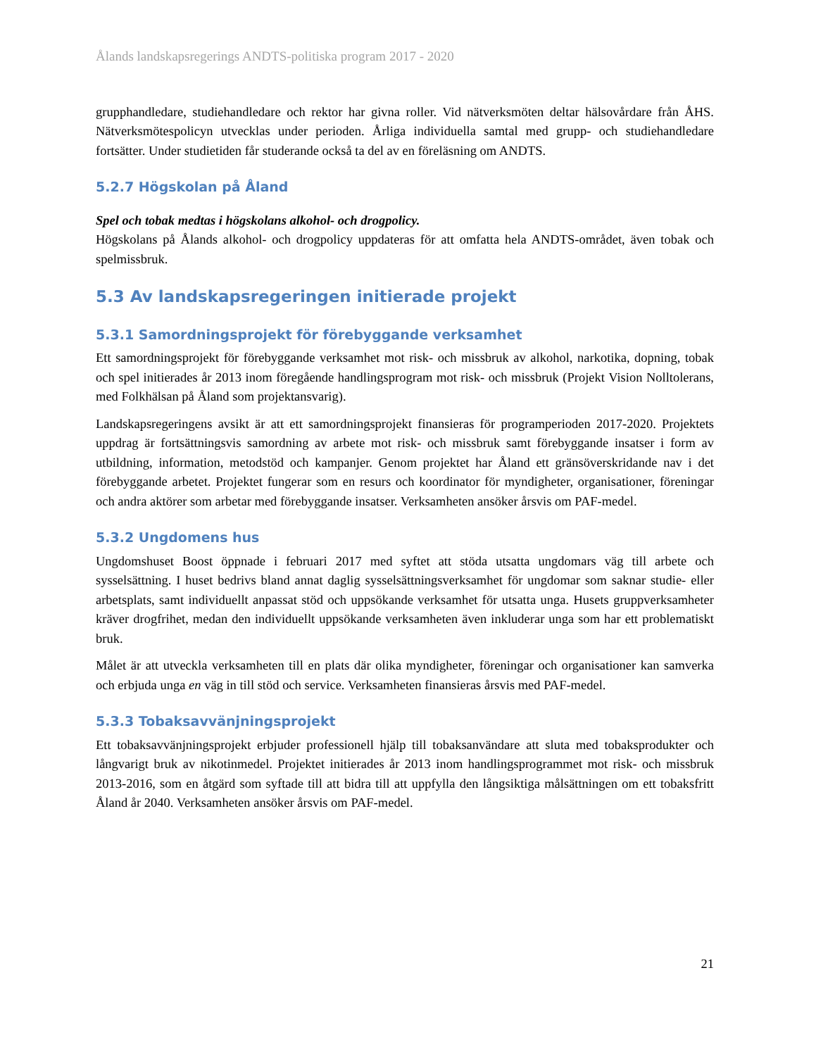Ålands landskapsregerings ANDTS-politiska program 2017 - 2020
grupphandledare, studiehandledare och rektor har givna roller. Vid nätverksmöten deltar hälsovårdare från ÅHS. Nätverksmötespolicyn utvecklas under perioden. Årliga individuella samtal med grupp- och studiehandledare fortsätter. Under studietiden får studerande också ta del av en föreläsning om ANDTS.
5.2.7 Högskolan på Åland
Spel och tobak medtas i högskolans alkohol- och drogpolicy.
Högskolans på Ålands alkohol- och drogpolicy uppdateras för att omfatta hela ANDTS-området, även tobak och spelmissbruk.
5.3 Av landskapsregeringen initierade projekt
5.3.1 Samordningsprojekt för förebyggande verksamhet
Ett samordningsprojekt för förebyggande verksamhet mot risk- och missbruk av alkohol, narkotika, dopning, tobak och spel initierades år 2013 inom föregående handlingsprogram mot risk- och missbruk (Projekt Vision Nolltolerans, med Folkhälsan på Åland som projektansvarig).
Landskapsregeringens avsikt är att ett samordningsprojekt finansieras för programperioden 2017-2020. Projektets uppdrag är fortsättningsvis samordning av arbete mot risk- och missbruk samt förebyggande insatser i form av utbildning, information, metodstöd och kampanjer. Genom projektet har Åland ett gränsöverskridande nav i det förebyggande arbetet. Projektet fungerar som en resurs och koordinator för myndigheter, organisationer, föreningar och andra aktörer som arbetar med förebyggande insatser. Verksamheten ansöker årsvis om PAF-medel.
5.3.2 Ungdomens hus
Ungdomshuset Boost öppnade i februari 2017 med syftet att stöda utsatta ungdomars väg till arbete och sysselsättning. I huset bedrivs bland annat daglig sysselsättningsverksamhet för ungdomar som saknar studie- eller arbetsplats, samt individuellt anpassat stöd och uppsökande verksamhet för utsatta unga. Husets gruppverksamheter kräver drogfrihet, medan den individuellt uppsökande verksamheten även inkluderar unga som har ett problematiskt bruk.
Målet är att utveckla verksamheten till en plats där olika myndigheter, föreningar och organisationer kan samverka och erbjuda unga en väg in till stöd och service. Verksamheten finansieras årsvis med PAF-medel.
5.3.3 Tobaksavvänjningsprojekt
Ett tobaksavvänjningsprojekt erbjuder professionell hjälp till tobaksanvändare att sluta med tobaksprodukter och långvarigt bruk av nikotinmedel. Projektet initierades år 2013 inom handlingsprogrammet mot risk- och missbruk 2013-2016, som en åtgärd som syftade till att bidra till att uppfylla den långsiktiga målsättningen om ett tobaksfritt Åland år 2040. Verksamheten ansöker årsvis om PAF-medel.
21